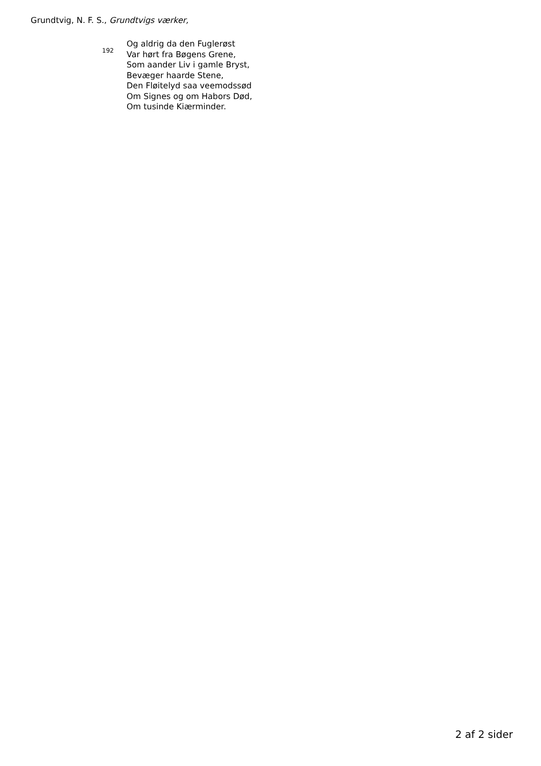Grundtvig, N. F. S., Grundtvigs værker,
192
Og aldrig da den Fuglerøst
Var hørt fra Bøgens Grene,
Som aander Liv i gamle Bryst,
Bevæger haarde Stene,
Den Fløitelyd saa veemodssød
Om Signes og om Habors Død,
Om tusinde Kiærminder.
2 af 2 sider